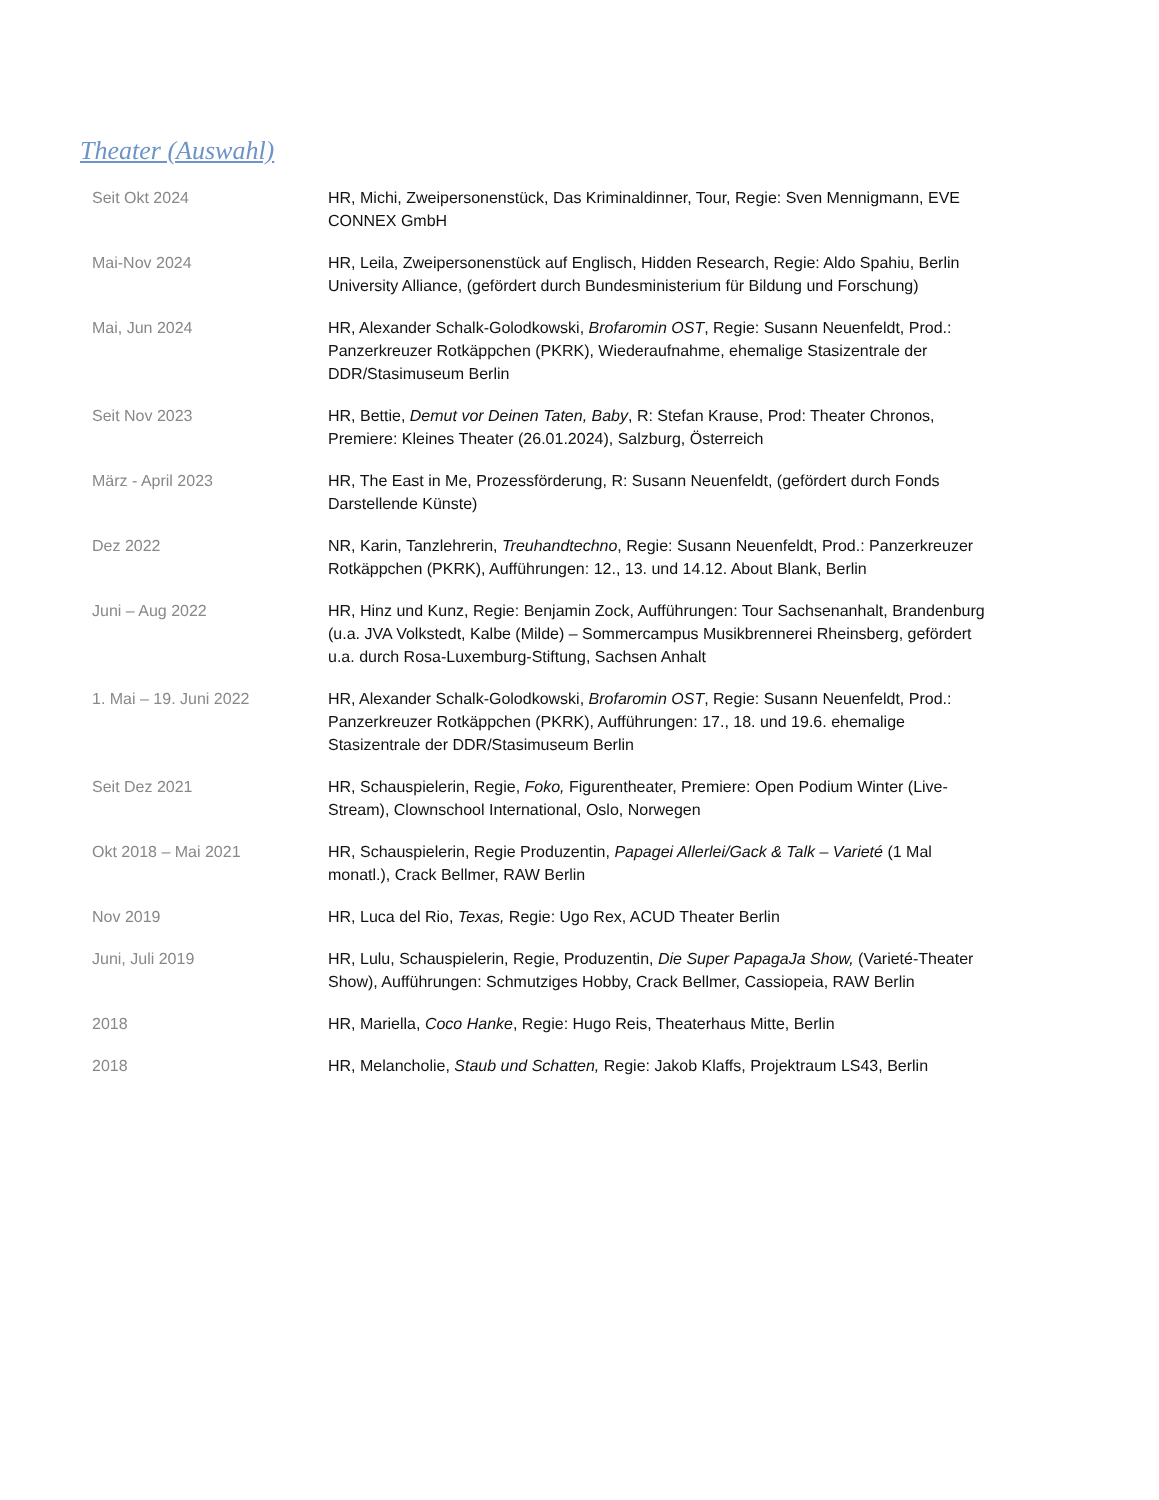Theater (Auswahl)
| Seit Okt 2024 | HR, Michi, Zweipersonenstück, Das Kriminaldinner, Tour, Regie: Sven Mennigmann, EVE CONNEX GmbH |
| Mai-Nov 2024 | HR, Leila, Zweipersonenstück auf Englisch, Hidden Research, Regie: Aldo Spahiu, Berlin University Alliance, (gefördert durch Bundesministerium für Bildung und Forschung) |
| Mai, Jun 2024 | HR, Alexander Schalk-Golodkowski, Brofaromin OST , Regie: Susann Neuenfeldt, Prod.: Panzerkreuzer Rotkäppchen (PKRK), Wiederaufnahme, ehemalige Stasizentrale der DDR/Stasimuseum Berlin |
| Seit Nov 2023 | HR, Bettie, Demut vor Deinen Taten, Baby , R: Stefan Krause, Prod: Theater Chronos, Premiere: Kleines Theater (26.01.2024), Salzburg, Österreich |
| März - April 2023 | HR, The East in Me, Prozessförderung, R: Susann Neuenfeldt, (gefördert durch Fonds Darstellende Künste) |
| Dez 2022 | NR, Karin, Tanzlehrerin, Treuhandtechno , Regie: Susann Neuenfeldt, Prod.: Panzerkreuzer Rotkäppchen (PKRK), Aufführungen: 12., 13. und 14.12. About Blank, Berlin |
| Juni – Aug 2022 | HR, Hinz und Kunz, Regie: Benjamin Zock, Aufführungen: Tour Sachsenanhalt, Brandenburg (u.a. JVA Volkstedt, Kalbe (Milde) – Sommercampus Musikbrennerei Rheinsberg, gefördert u.a. durch Rosa-Luxemburg-Stiftung, Sachsen Anhalt |
| 1. Mai – 19. Juni 2022 | HR, Alexander Schalk-Golodkowski, Brofaromin OST , Regie: Susann Neuenfeldt, Prod.: Panzerkreuzer Rotkäppchen (PKRK), Aufführungen: 17., 18. und 19.6. ehemalige Stasizentrale der DDR/Stasimuseum Berlin |
| Seit Dez 2021 | HR, Schauspielerin, Regie, Foko, Figurentheater, Premiere: Open Podium Winter (Live-Stream), Clownschool International, Oslo, Norwegen |
| Okt 2018 – Mai 2021 | HR, Schauspielerin, Regie Produzentin, Papagei Allerlei/Gack & Talk – Varieté (1 Mal monatl.), Crack Bellmer, RAW Berlin |
| Nov 2019 | HR, Luca del Rio, Texas, Regie: Ugo Rex, ACUD Theater Berlin |
| Juni, Juli 2019 | HR, Lulu, Schauspielerin, Regie, Produzentin, Die Super PapagaJa Show, (Varieté-Theater Show), Aufführungen: Schmutziges Hobby, Crack Bellmer, Cassiopeia, RAW Berlin |
| 2018 | HR, Mariella, Coco Hanke , Regie: Hugo Reis, Theaterhaus Mitte, Berlin |
| 2018 | HR, Melancholie, Staub und Schatten, Regie: Jakob Klaffs, Projektraum LS43, Berlin |